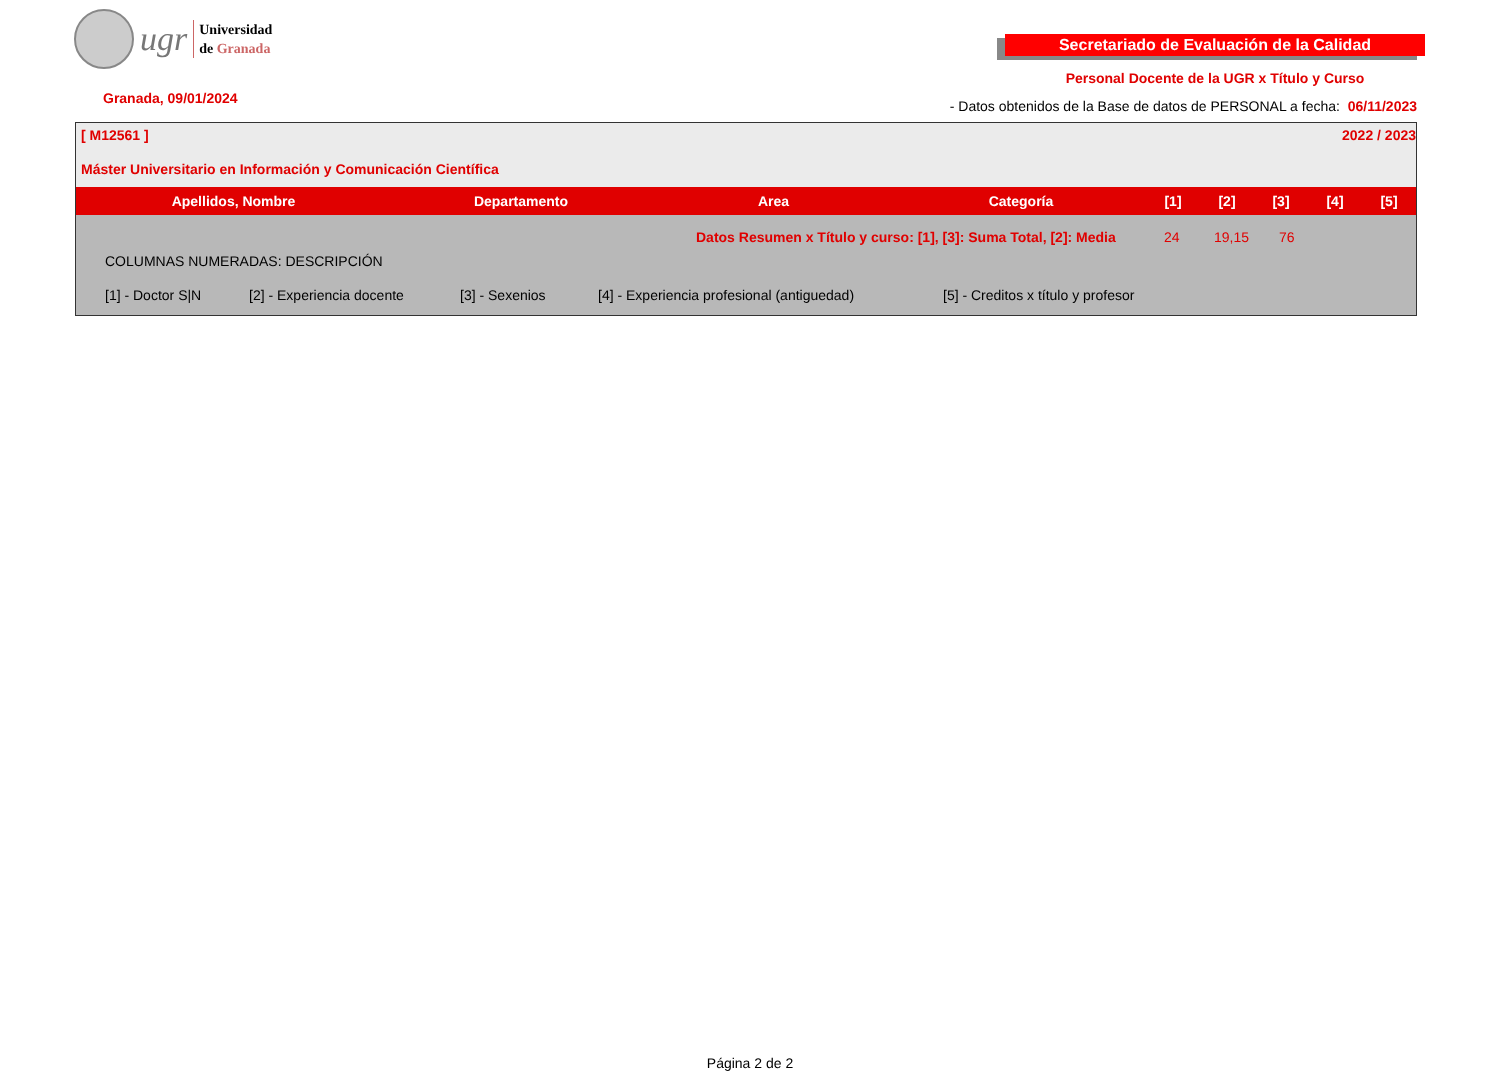ugr
Universidad
de Granada
Secretariado de Evaluación de la Calidad
Personal Docente de la UGR x Título y Curso
Granada, 09/01/2024 - Datos obtenidos de la Base de datos de PERSONAL a fecha: 06/11/2023
[ M12561 ] 2022 / 2023
Máster Universitario en Información y Comunicación Científica
| Apellidos, Nombre | Departamento | Area | Categoría | [1] | [2] | [3] | [4] | [5] |
| --- | --- | --- | --- | --- | --- | --- | --- | --- |
Datos Resumen x Título y curso: [1], [3]: Suma Total, [2]: Media 24 19,15 76
COLUMNAS NUMERADAS: DESCRIPCIÓN
[1] - Doctor S|N [2] - Experiencia docente [3] - Sexenios [4] - Experiencia profesional (antiguedad) [5] - Creditos x título y profesor
Página 2 de 2